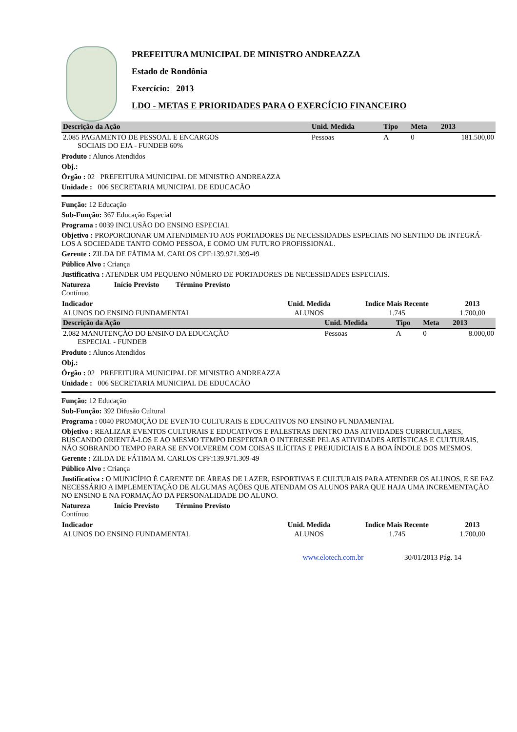PREFEITURA MUNICIPAL DE MINISTRO ANDREAZZA
Estado de Rondônia
Exercício: 2013
LDO - METAS E PRIORIDADES PARA O EXERCÍCIO FINANCEIRO
| Descrição da Ação | Unid. Medida | Tipo | Meta | 2013 |
| --- | --- | --- | --- | --- |
| 2.085 PAGAMENTO DE PESSOAL E ENCARGOS SOCIAIS DO EJA - FUNDEB 60% | Pessoas | A | 0 | 181.500,00 |
Produto : Alunos Atendidos
Obj.:
Órgão : 02 PREFEITURA MUNICIPAL DE MINISTRO ANDREAZZA
Unidade : 006 SECRETARIA MUNICIPAL DE EDUCACÃO
Função: 12 Educação
Sub-Função: 367 Educação Especial
Programa : 0039 INCLUSÃO DO ENSINO ESPECIAL
Objetivo : PROPORCIONAR UM ATENDIMENTO AOS PORTADORES DE NECESSIDADES ESPECIAIS NO SENTIDO DE INTEGRÁ-LOS A SOCIEDADE TANTO COMO PESSOA, E COMO UM FUTURO PROFISSIONAL.
Gerente : ZILDA DE FÁTIMA M. CARLOS CPF:139.971.309-49
Público Alvo : Criança
Justificativa : ATENDER UM PEQUENO NÚMERO DE PORTADORES DE NECESSIDADES ESPECIAIS.
Natureza Início Previsto Término Previsto
Contínuo
| Indicador | Unid. Medida | Indice Mais Recente | 2013 |
| --- | --- | --- | --- |
| ALUNOS DO ENSINO FUNDAMENTAL | ALUNOS | 1.745 | 1.700,00 |
| Descrição da Ação | Unid. Medida | Tipo | Meta | 2013 |
| --- | --- | --- | --- | --- |
| 2.082 MANUTENÇÃO DO ENSINO DA EDUCAÇÃO ESPECIAL - FUNDEB | Pessoas | A | 0 | 8.000,00 |
Produto : Alunos Atendidos
Obj.:
Órgão : 02 PREFEITURA MUNICIPAL DE MINISTRO ANDREAZZA
Unidade : 006 SECRETARIA MUNICIPAL DE EDUCACÃO
Função: 12 Educação
Sub-Função: 392 Difusão Cultural
Programa : 0040 PROMOÇÃO DE EVENTO CULTURAIS E EDUCATIVOS NO ENSINO FUNDAMENTAL
Objetivo : REALIZAR EVENTOS CULTURAIS E EDUCATIVOS E PALESTRAS DENTRO DAS ATIVIDADES CURRICULARES, BUSCANDO ORIENTÁ-LOS E AO MESMO TEMPO DESPERTAR O INTERESSE PELAS ATIVIDADES ARTÍSTICAS E CULTURAIS, NÃO SOBRANDO TEMPO PARA SE ENVOLVEREM COM COISAS ILÍCITAS E PREJUDICIAIS E A BOA ÍNDOLE DOS MESMOS.
Gerente : ZILDA DE FÁTIMA M. CARLOS CPF:139.971.309-49
Público Alvo : Criança
Justificativa : O MUNICÍPIO É CARENTE DE ÁREAS DE LAZER, ESPORTIVAS E CULTURAIS PARA ATENDER OS ALUNOS, E SE FAZ NECESSÁRIO A IMPLEMENTAÇÃO DE ALGUMAS AÇÕES QUE ATENDAM OS ALUNOS PARA QUE HAJA UMA INCREMENTAÇÃO NO ENSINO E NA FORMAÇÃO DA PERSONALIDADE DO ALUNO.
Natureza Início Previsto Término Previsto
Contínuo
| Indicador | Unid. Medida | Indice Mais Recente | 2013 |
| --- | --- | --- | --- |
| ALUNOS DO ENSINO FUNDAMENTAL | ALUNOS | 1.745 | 1.700,00 |
www.elotech.com.br 30/01/2013 Pág. 14